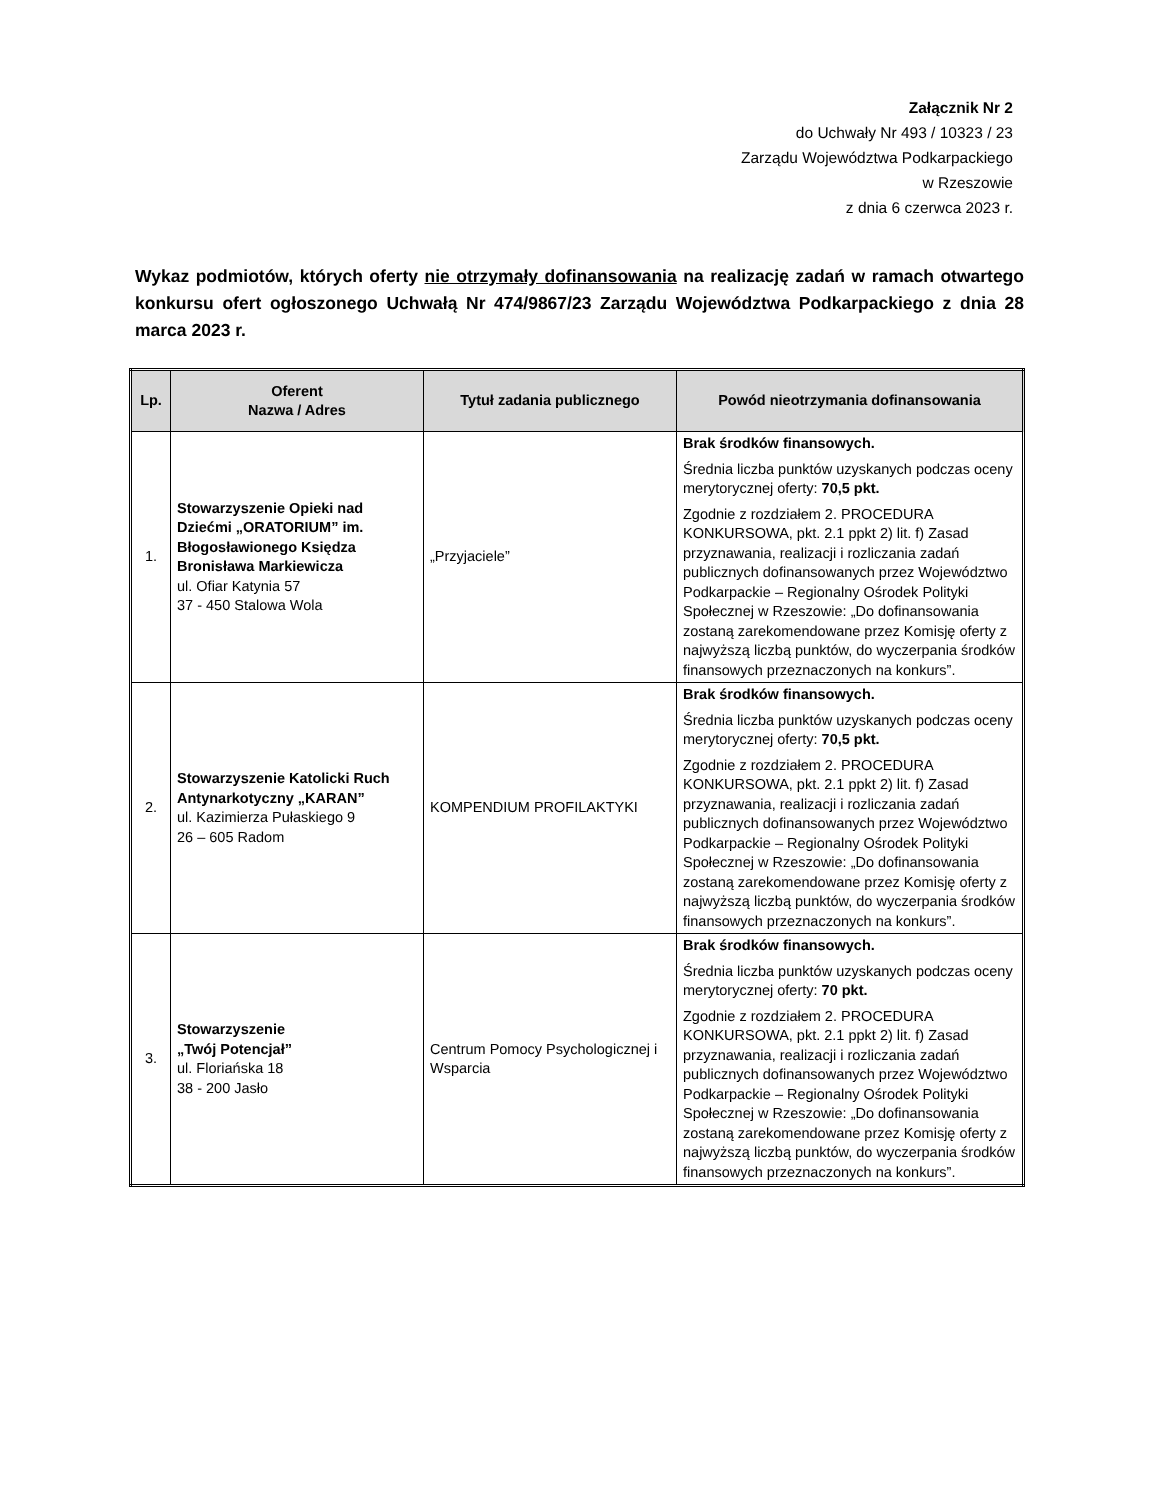Załącznik Nr 2
do Uchwały Nr 493 / 10323 / 23
Zarządu Województwa Podkarpackiego
w Rzeszowie
z dnia 6 czerwca 2023 r.
Wykaz podmiotów, których oferty nie otrzymały dofinansowania na realizację zadań w ramach otwartego konkursu ofert ogłoszonego Uchwałą Nr 474/9867/23 Zarządu Województwa Podkarpackiego z dnia 28 marca 2023 r.
| Lp. | Oferent Nazwa / Adres | Tytuł zadania publicznego | Powód nieotrzymania dofinansowania |
| --- | --- | --- | --- |
| 1. | Stowarzyszenie Opieki nad Dziećmi „ORATORIUM” im. Błogosławionego Księdza Bronisława Markiewicza ul. Ofiar Katynia 57 37 - 450 Stalowa Wola | „Przyjaciele” | Brak środków finansowych. Średnia liczba punktów uzyskanych podczas oceny merytorycznej oferty: 70,5 pkt. Zgodnie z rozdziałem 2. PROCEDURA KONKURSOWA, pkt. 2.1 ppkt 2) lit. f) Zasad przyznawania, realizacji i rozliczania zadań publicznych dofinansowanych przez Województwo Podkarpackie – Regionalny Ośrodek Polityki Społecznej w Rzeszowie: „Do dofinansowania zostaną zarekomendowane przez Komisję oferty z najwyższą liczbą punktów, do wyczerpania środków finansowych przeznaczonych na konkurs”. |
| 2. | Stowarzyszenie Katolicki Ruch Antynarkotyczny „KARAN” ul. Kazimierza Pułaskiego 9 26 – 605 Radom | KOMPENDIUM PROFILAKTYKI | Brak środków finansowych. Średnia liczba punktów uzyskanych podczas oceny merytorycznej oferty: 70,5 pkt. Zgodnie z rozdziałem 2. PROCEDURA KONKURSOWA, pkt. 2.1 ppkt 2) lit. f) Zasad przyznawania, realizacji i rozliczania zadań publicznych dofinansowanych przez Województwo Podkarpackie – Regionalny Ośrodek Polityki Społecznej w Rzeszowie: „Do dofinansowania zostaną zarekomendowane przez Komisję oferty z najwyższą liczbą punktów, do wyczerpania środków finansowych przeznaczonych na konkurs”. |
| 3. | Stowarzyszenie „Twój Potencjał” ul. Floriańska 18 38 - 200 Jasło | Centrum Pomocy Psychologicznej i Wsparcia | Brak środków finansowych. Średnia liczba punktów uzyskanych podczas oceny merytorycznej oferty: 70 pkt. Zgodnie z rozdziałem 2. PROCEDURA KONKURSOWA, pkt. 2.1 ppkt 2) lit. f) Zasad przyznawania, realizacji i rozliczania zadań publicznych dofinansowanych przez Województwo Podkarpackie – Regionalny Ośrodek Polityki Społecznej w Rzeszowie: „Do dofinansowania zostaną zarekomendowane przez Komisję oferty z najwyższą liczbą punktów, do wyczerpania środków finansowych przeznaczonych na konkurs”. |